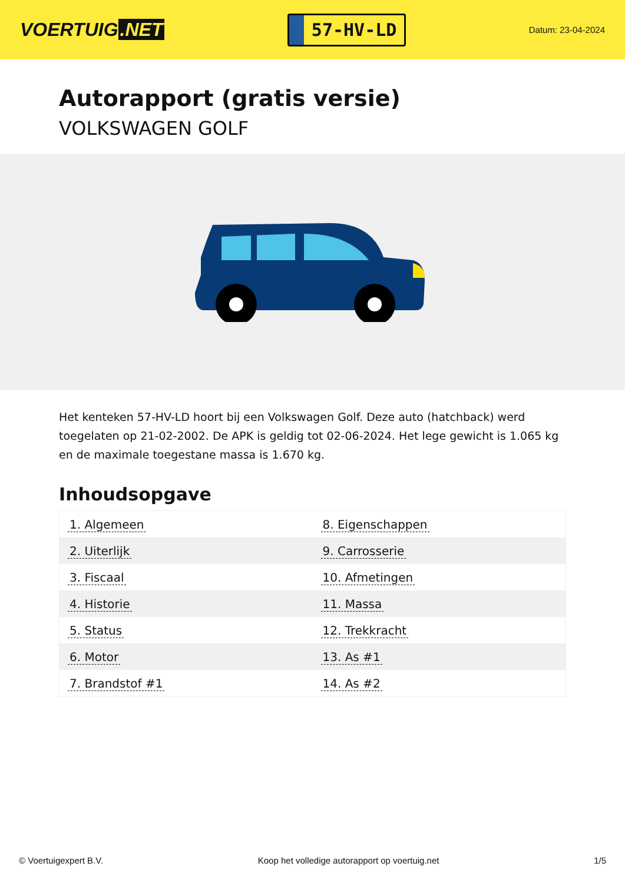VOERTUIG.NET
57-HV-LD
Datum: 23-04-2024
Autorapport (gratis versie)
VOLKSWAGEN GOLF
Het kenteken 57-HV-LD hoort bij een Volkswagen Golf. Deze auto (hatchback) werd toegelaten op 21-02-2002. De APK is geldig tot 02-06-2024. Het lege gewicht is 1.065 kg en de maximale toegestane massa is 1.670 kg.
Inhoudsopgave
| 1. Algemeen | 8. Eigenschappen |
| 2. Uiterlijk | 9. Carrosserie |
| 3. Fiscaal | 10. Afmetingen |
| 4. Historie | 11. Massa |
| 5. Status | 12. Trekkracht |
| 6. Motor | 13. As #1 |
| 7. Brandstof #1 | 14. As #2 |
© Voertuigexpert B.V. Koop het volledige autorapport op voertuig.net 1/5